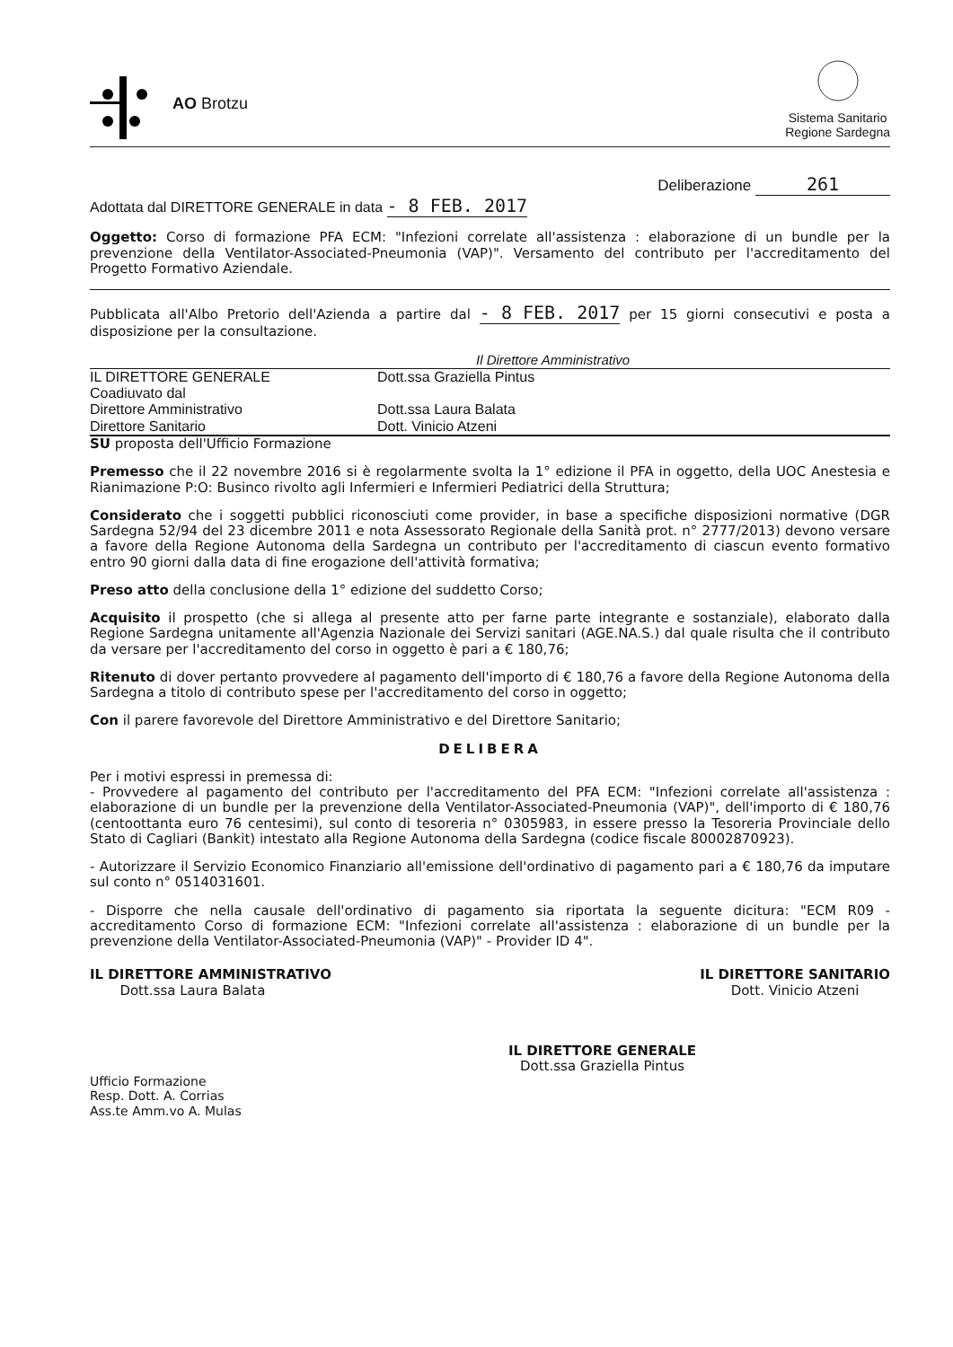AO Brotzu
Sistema Sanitario
Regione Sardegna
Deliberazione 261
Adottata dal DIRETTORE GENERALE in data - 8 FEB. 2017
Oggetto: Corso di formazione PFA ECM: "Infezioni correlate all'assistenza : elaborazione di un bundle per la prevenzione della Ventilator-Associated-Pneumonia (VAP)". Versamento del contributo per l'accreditamento del Progetto Formativo Aziendale.
Pubblicata all'Albo Pretorio dell'Azienda a partire dal - 8 FEB. 2017 per 15 giorni consecutivi e posta a disposizione per la consultazione.
Il Direttore Amministrativo
IL DIRETTORE GENERALE
Dott.ssa Graziella Pintus
Coadiuvato dal
Direttore Amministrativo
Dott.ssa Laura Balata
Direttore Sanitario
Dott. Vinicio Atzeni
SU proposta dell'Ufficio Formazione
Premesso che il 22 novembre 2016 si è regolarmente svolta la 1° edizione il PFA in oggetto, della UOC Anestesia e Rianimazione P:O: Businco rivolto agli Infermieri e Infermieri Pediatrici della Struttura;
Considerato che i soggetti pubblici riconosciuti come provider, in base a specifiche disposizioni normative (DGR Sardegna 52/94 del 23 dicembre 2011 e nota Assessorato Regionale della Sanità prot. n° 2777/2013) devono versare a favore della Regione Autonoma della Sardegna un contributo per l'accreditamento di ciascun evento formativo entro 90 giorni dalla data di fine erogazione dell'attività formativa;
Preso atto della conclusione della 1° edizione del suddetto Corso;
Acquisito il prospetto (che si allega al presente atto per farne parte integrante e sostanziale), elaborato dalla Regione Sardegna unitamente all'Agenzia Nazionale dei Servizi sanitari (AGE.NA.S.) dal quale risulta che il contributo da versare per l'accreditamento del corso in oggetto è pari a € 180,76;
Ritenuto di dover pertanto provvedere al pagamento dell'importo di € 180,76 a favore della Regione Autonoma della Sardegna a titolo di contributo spese per l'accreditamento del corso in oggetto;
Con il parere favorevole del Direttore Amministrativo e del Direttore Sanitario;
DELIBERA
Per i motivi espressi in premessa di:
- Provvedere al pagamento del contributo per l'accreditamento del PFA ECM: "Infezioni correlate all'assistenza : elaborazione di un bundle per la prevenzione della Ventilator-Associated-Pneumonia (VAP)", dell'importo di € 180,76 (centoottanta euro 76 centesimi), sul conto di tesoreria n° 0305983, in essere presso la Tesoreria Provinciale dello Stato di Cagliari (Bankit) intestato alla Regione Autonoma della Sardegna (codice fiscale 80002870923).
- Autorizzare il Servizio Economico Finanziario all'emissione dell'ordinativo di pagamento pari a € 180,76 da imputare sul conto n° 0514031601.
- Disporre che nella causale dell'ordinativo di pagamento sia riportata la seguente dicitura: "ECM R09 - accreditamento Corso di formazione ECM: "Infezioni correlate all'assistenza : elaborazione di un bundle per la prevenzione della Ventilator-Associated-Pneumonia (VAP)" - Provider ID 4".
IL DIRETTORE AMMINISTRATIVO
Dott.ssa Laura Balata
IL DIRETTORE SANITARIO
Dott. Vinicio Atzeni
IL DIRETTORE GENERALE
Dott.ssa Graziella Pintus
Ufficio Formazione
Resp. Dott. A. Corrias
Ass.te Amm.vo A. Mulas